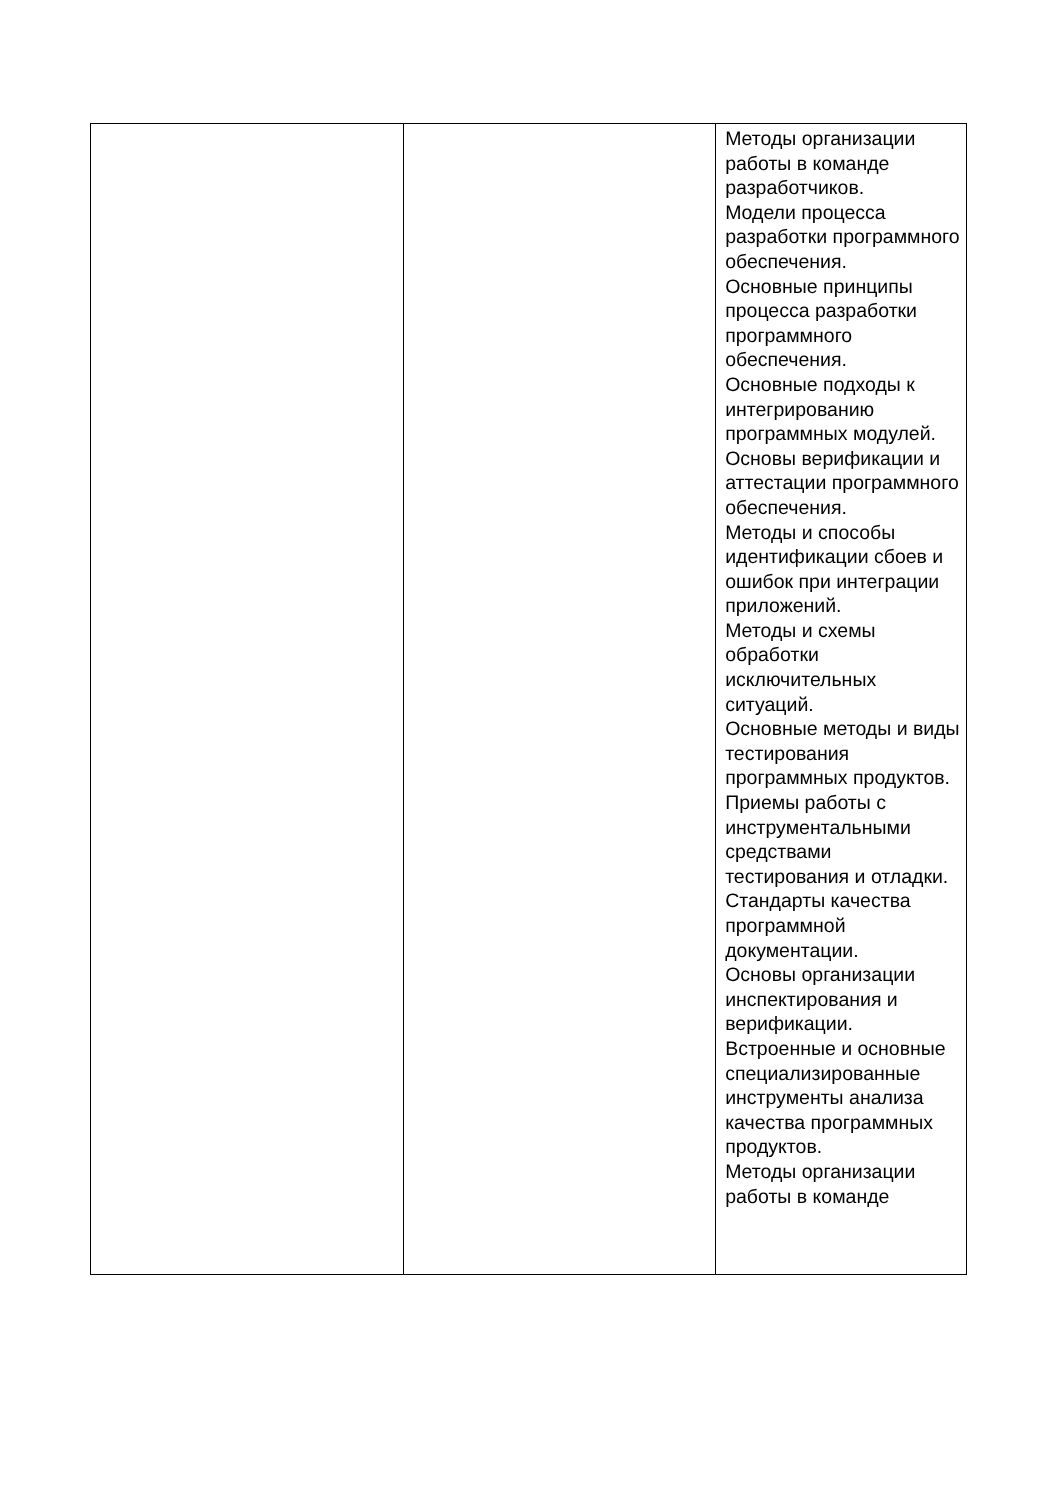| | | Методы организации работы в команде разработчиков. Модели процесса разработки программного обеспечения. Основные принципы процесса разработки программного обеспечения. Основные подходы к интегрированию программных модулей. Основы верификации и аттестации программного обеспечения. Методы и способы идентификации сбоев и ошибок при интеграции приложений. Методы и схемы обработки исключительных ситуаций. Основные методы и виды тестирования программных продуктов. Приемы работы с инструментальными средствами тестирования и отладки. Стандарты качества программной документации. Основы организации инспектирования и верификации. Встроенные и основные специализированные инструменты анализа качества программных продуктов. Методы организации работы в команде |